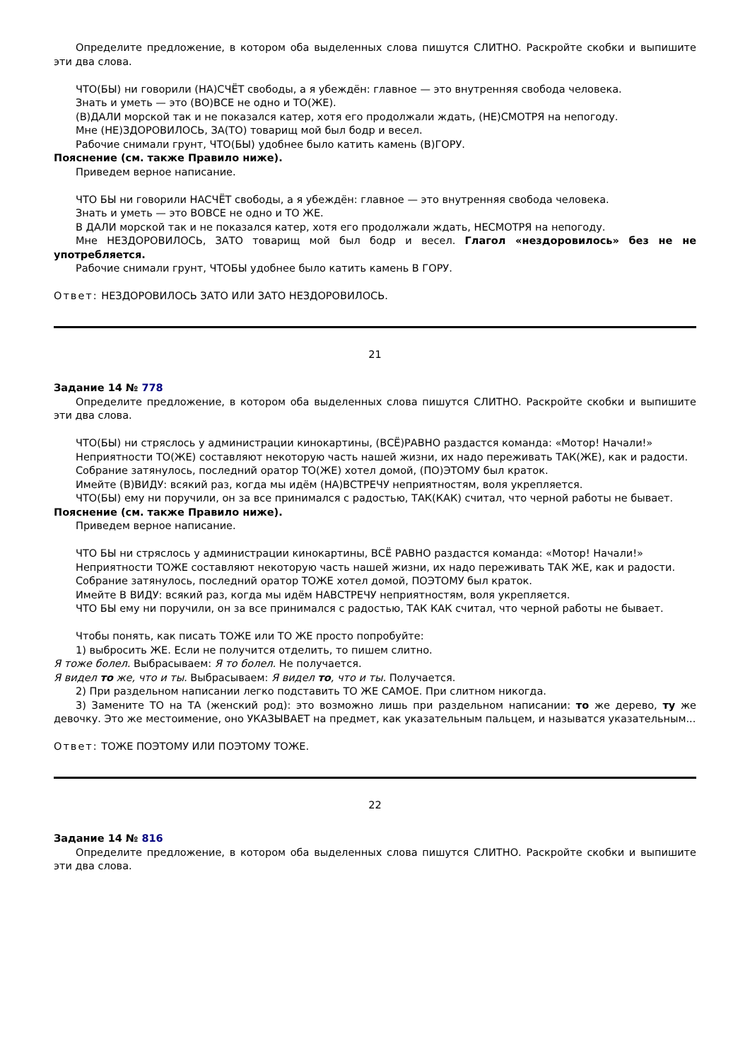Определите предложение, в котором оба выделенных слова пишутся СЛИТНО. Раскройте скобки и выпишите эти два слова.
ЧТО(БЫ) ни говорили (НА)СЧЁТ свободы, а я убеждён: главное — это внутренняя свобода человека.
Знать и уметь — это (ВО)ВСЕ не одно и ТО(ЖЕ).
(В)ДАЛИ морской так и не показался катер, хотя его продолжали ждать, (НЕ)СМОТРЯ на непогоду.
Мне (НЕ)ЗДОРОВИЛОСЬ, ЗА(ТО) товарищ мой был бодр и весел.
Рабочие снимали грунт, ЧТО(БЫ) удобнее было катить камень (В)ГОРУ.
Пояснение (см. также Правило ниже).
Приведем верное написание.
ЧТО БЫ ни говорили НАСЧЁТ свободы, а я убеждён: главное — это внутренняя свобода человека.
Знать и уметь — это ВОВСЕ не одно и ТО ЖЕ.
В ДАЛИ морской так и не показался катер, хотя его продолжали ждать, НЕСМОТРЯ на непогоду.
Мне НЕЗДОРОВИЛОСЬ, ЗАТО товарищ мой был бодр и весел. Глагол «нездоровилось» без не не употребляется.
Рабочие снимали грунт, ЧТОБЫ удобнее было катить камень В ГОРУ.
Ответ: НЕЗДОРОВИЛОСЬ ЗАТО ИЛИ ЗАТО НЕЗДОРОВИЛОСЬ.
21
Задание 14 № 778
Определите предложение, в котором оба выделенных слова пишутся СЛИТНО. Раскройте скобки и выпишите эти два слова.
ЧТО(БЫ) ни стряслось у администрации кинокартины, (ВСЁ)РАВНО раздастся команда: «Мотор! Начали!»
Неприятности ТО(ЖЕ) составляют некоторую часть нашей жизни, их надо переживать ТАК(ЖЕ), как и радости.
Собрание затянулось, последний оратор ТО(ЖЕ) хотел домой, (ПО)ЭТОМУ был краток.
Имейте (В)ВИДУ: всякий раз, когда мы идём (НА)ВСТРЕЧУ неприятностям, воля укрепляется.
ЧТО(БЫ) ему ни поручили, он за все принимался с радостью, ТАК(КАК) считал, что черной работы не бывает.
Пояснение (см. также Правило ниже).
Приведем верное написание.
ЧТО БЫ ни стряслось у администрации кинокартины, ВСЁ РАВНО раздастся команда: «Мотор! Начали!»
Неприятности ТОЖЕ составляют некоторую часть нашей жизни, их надо переживать ТАК ЖЕ, как и радости.
Собрание затянулось, последний оратор ТОЖЕ хотел домой, ПОЭТОМУ был краток.
Имейте В ВИДУ: всякий раз, когда мы идём НАВСТРЕЧУ неприятностям, воля укрепляется.
ЧТО БЫ ему ни поручили, он за все принимался с радостью, ТАК КАК считал, что черной работы не бывает.
Чтобы понять, как писать ТОЖЕ или ТО ЖЕ просто попробуйте:
1) выбросить ЖЕ. Если не получится отделить, то пишем слитно.
Я тоже болел. Выбрасываем: Я то болел. Не получается.
Я видел то же, что и ты. Выбрасываем: Я видел то, что и ты. Получается.
2) При раздельном написании легко подставить ТО ЖЕ САМОЕ. При слитном никогда.
3) Замените ТО на ТА (женский род): это возможно лишь при раздельном написании: то же дерево, ту же девочку. Это же местоимение, оно УКАЗЫВАЕТ на предмет, как указательным пальцем, и называтся указательным...
Ответ: ТОЖЕ ПОЭТОМУ ИЛИ ПОЭТОМУ ТОЖЕ.
22
Задание 14 № 816
Определите предложение, в котором оба выделенных слова пишутся СЛИТНО. Раскройте скобки и выпишите эти два слова.